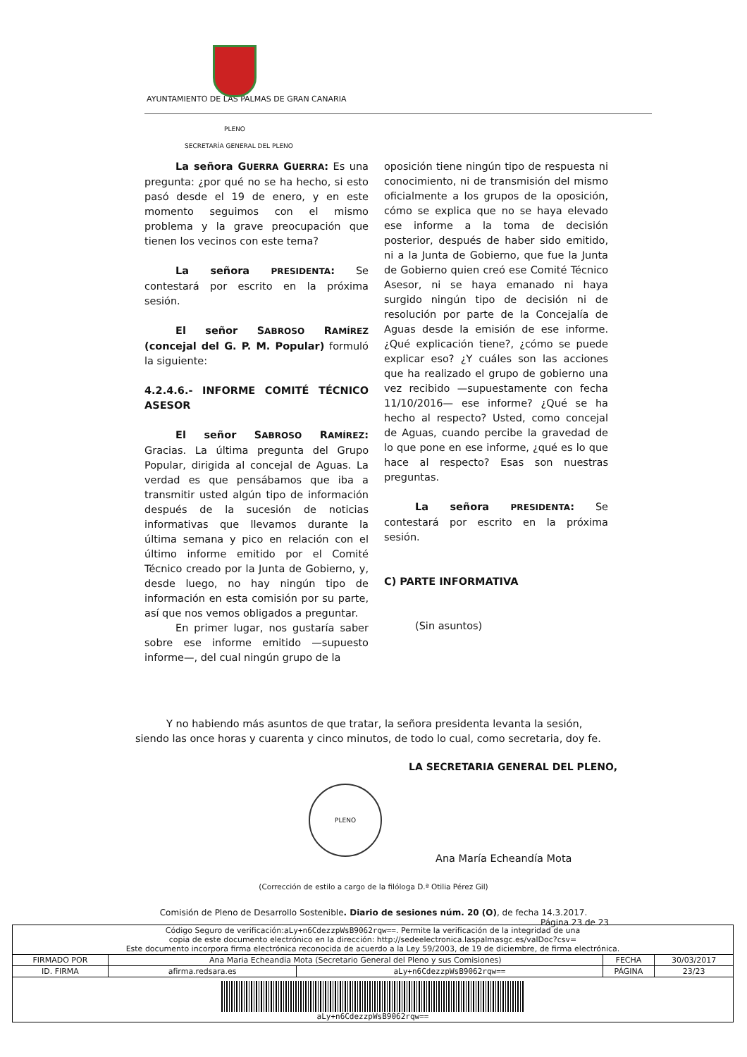AYUNTAMIENTO DE LAS PALMAS DE GRAN CANARIA
PLENO
SECRETARÍA GENERAL DEL PLENO
La señora GUERRA GUERRA: Es una pregunta: ¿por qué no se ha hecho, si esto pasó desde el 19 de enero, y en este momento seguimos con el mismo problema y la grave preocupación que tienen los vecinos con este tema?
La señora PRESIDENTA: Se contestará por escrito en la próxima sesión.
El señor SABROSO RAMÍREZ (concejal del G. P. M. Popular) formuló la siguiente:
4.2.4.6.- INFORME COMITÉ TÉCNICO ASESOR
El señor SABROSO RAMÍREZ: Gracias. La última pregunta del Grupo Popular, dirigida al concejal de Aguas. La verdad es que pensábamos que iba a transmitir usted algún tipo de información después de la sucesión de noticias informativas que llevamos durante la última semana y pico en relación con el último informe emitido por el Comité Técnico creado por la Junta de Gobierno, y, desde luego, no hay ningún tipo de información en esta comisión por su parte, así que nos vemos obligados a preguntar.
En primer lugar, nos gustaría saber sobre ese informe emitido —supuesto informe—, del cual ningún grupo de la
oposición tiene ningún tipo de respuesta ni conocimiento, ni de transmisión del mismo oficialmente a los grupos de la oposición, cómo se explica que no se haya elevado ese informe a la toma de decisión posterior, después de haber sido emitido, ni a la Junta de Gobierno, que fue la Junta de Gobierno quien creó ese Comité Técnico Asesor, ni se haya emanado ni haya surgido ningún tipo de decisión ni de resolución por parte de la Concejalía de Aguas desde la emisión de ese informe. ¿Qué explicación tiene?, ¿cómo se puede explicar eso? ¿Y cuáles son las acciones que ha realizado el grupo de gobierno una vez recibido —supuestamente con fecha 11/10/2016— ese informe? ¿Qué se ha hecho al respecto? Usted, como concejal de Aguas, cuando percibe la gravedad de lo que pone en ese informe, ¿qué es lo que hace al respecto? Esas son nuestras preguntas.
La señora PRESIDENTA: Se contestará por escrito en la próxima sesión.
C) PARTE INFORMATIVA
(Sin asuntos)
Y no habiendo más asuntos de que tratar, la señora presidenta levanta la sesión, siendo las once horas y cuarenta y cinco minutos, de todo lo cual, como secretaria, doy fe.
LA SECRETARIA GENERAL DEL PLENO,
PLENO
Ana María Echeandía Mota
(Corrección de estilo a cargo de la filóloga D.ª Otilia Pérez Gil)
Comisión de Pleno de Desarrollo Sostenible. Diario de sesiones núm. 20 (O), de fecha 14.3.2017.
Página 23 de 23
| Código Seguro de verificación: aLy+n6CdezzpWsB9062rqw== . Permite la verificación de la integridad de una copia de este documento electrónico en la dirección: http://sedeelectronica.laspalmasgc.es/valDoc?csv= Este documento incorpora firma electrónica reconocida de acuerdo a la Ley 59/2003, de 19 de diciembre, de firma electrónica. | | | | |
| FIRMADO POR | Ana Maria Echeandia Mota (Secretario General del Pleno y sus Comisiones) | | FECHA | 30/03/2017 |
| ID. FIRMA | afirma.redsara.es | aLy+n6CdezzpWsB9062rqw== | PÁGINA | 23/23 |
| aLy+n6CdezzpWsB9062rqw== | | | | |